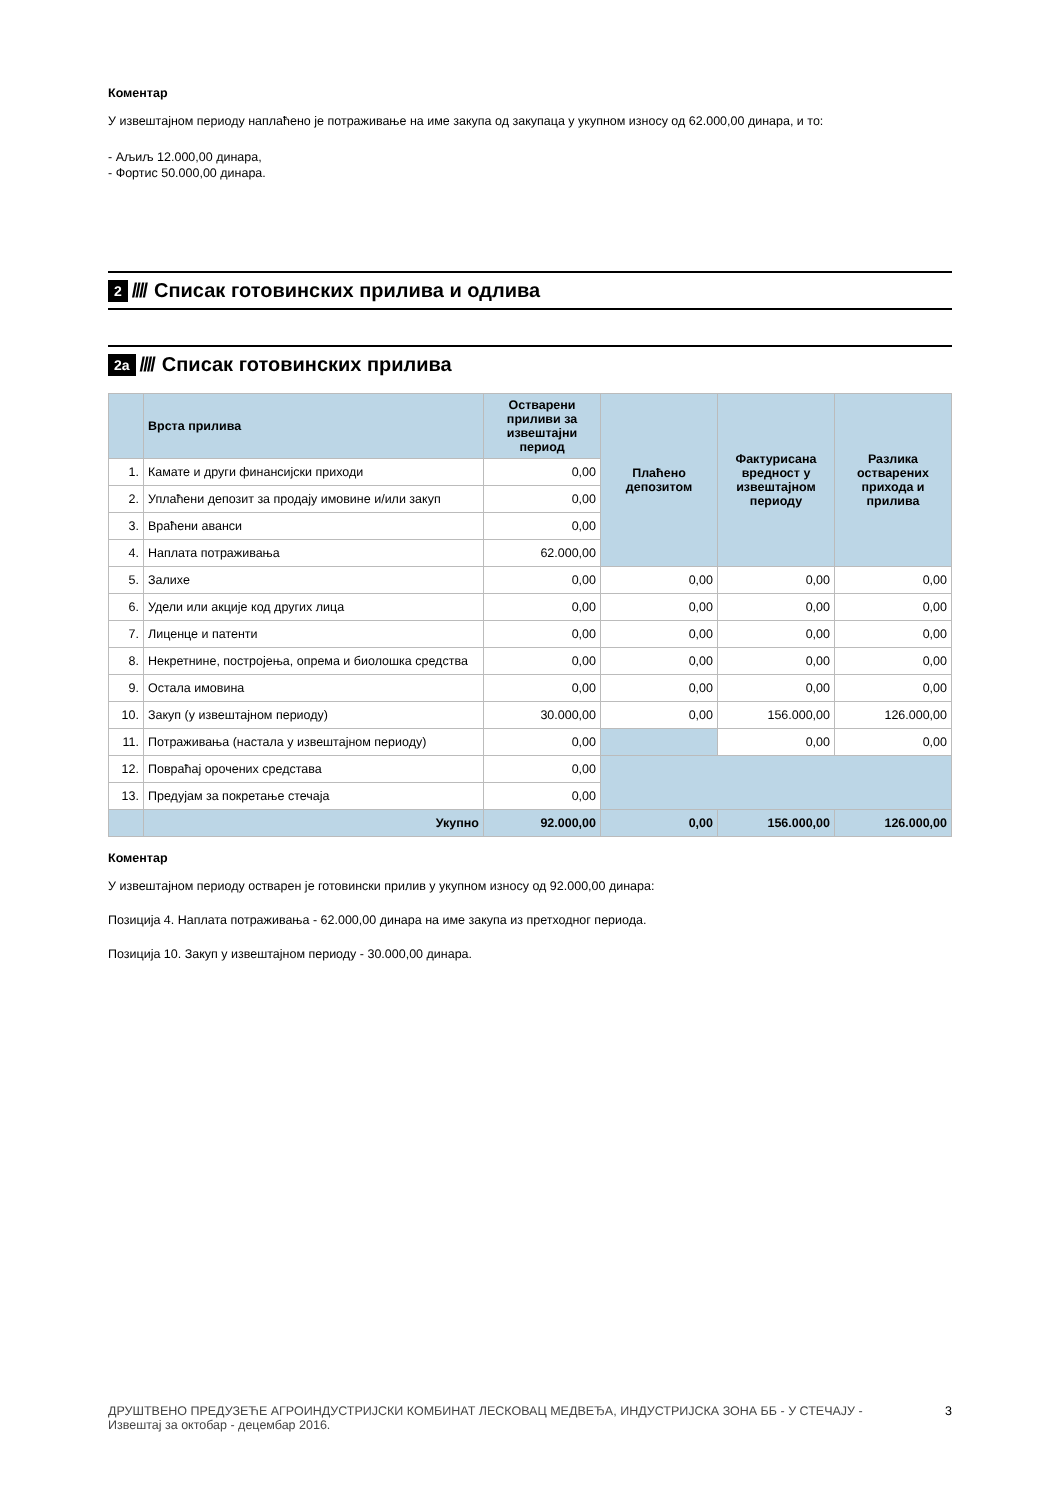Коментар
У извештајном периоду наплаћено је потраживање на име закупа од закупаца у укупном износу од 62.000,00 динара, и то:
- Аљиљ 12.000,00 динара,
- Фортис 50.000,00 динара.
2 //// Списак готовинских прилива и одлива
2а //// Списак готовинских прилива
| | Врста прилива | Остварени приливи за извештајни период | Плаћено депозитом | Фактурисана вредност у извештајном периоду | Разлика остварених прихода и прилива |
| --- | --- | --- | --- | --- | --- |
| 1. | Камате и други финансијски приходи | 0,00 | | | |
| 2. | Уплаћени депозит за продају имовине и/или закуп | 0,00 | | | |
| 3. | Враћени аванси | 0,00 | | | |
| 4. | Наплата потраживања | 62.000,00 | | | |
| 5. | Залихе | 0,00 | 0,00 | 0,00 | 0,00 |
| 6. | Удели или акције код других лица | 0,00 | 0,00 | 0,00 | 0,00 |
| 7. | Лиценце и патенти | 0,00 | 0,00 | 0,00 | 0,00 |
| 8. | Некретнине, постројења, опрема и биолошка средства | 0,00 | 0,00 | 0,00 | 0,00 |
| 9. | Остала имовина | 0,00 | 0,00 | 0,00 | 0,00 |
| 10. | Закуп (у извештајном периоду) | 30.000,00 | 0,00 | 156.000,00 | 126.000,00 |
| 11. | Потраживања (настала у извештајном периоду) | 0,00 | | 0,00 | 0,00 |
| 12. | Повраћај орочених средстава | 0,00 | | | |
| 13. | Предујам за покретање стечаја | 0,00 | | | |
| | Укупно | 92.000,00 | 0,00 | 156.000,00 | 126.000,00 |
Коментар
У извештајном периоду остварен је готовински прилив у укупном износу од 92.000,00 динара:
Позиција 4. Наплата потраживања - 62.000,00 динара на име закупа из претходног периода.
Позиција 10. Закуп у извештајном периоду - 30.000,00 динара.
ДРУШТВЕНО ПРЕДУЗЕЋЕ АГРОИНДУСТРИЈСКИ КОМБИНАТ ЛЕСКОВАЦ МЕДВЕЂА, ИНДУСТРИЈСКА ЗОНА ББ - У СТЕЧАЈУ - Извештај за октобар - децембар 2016.
3